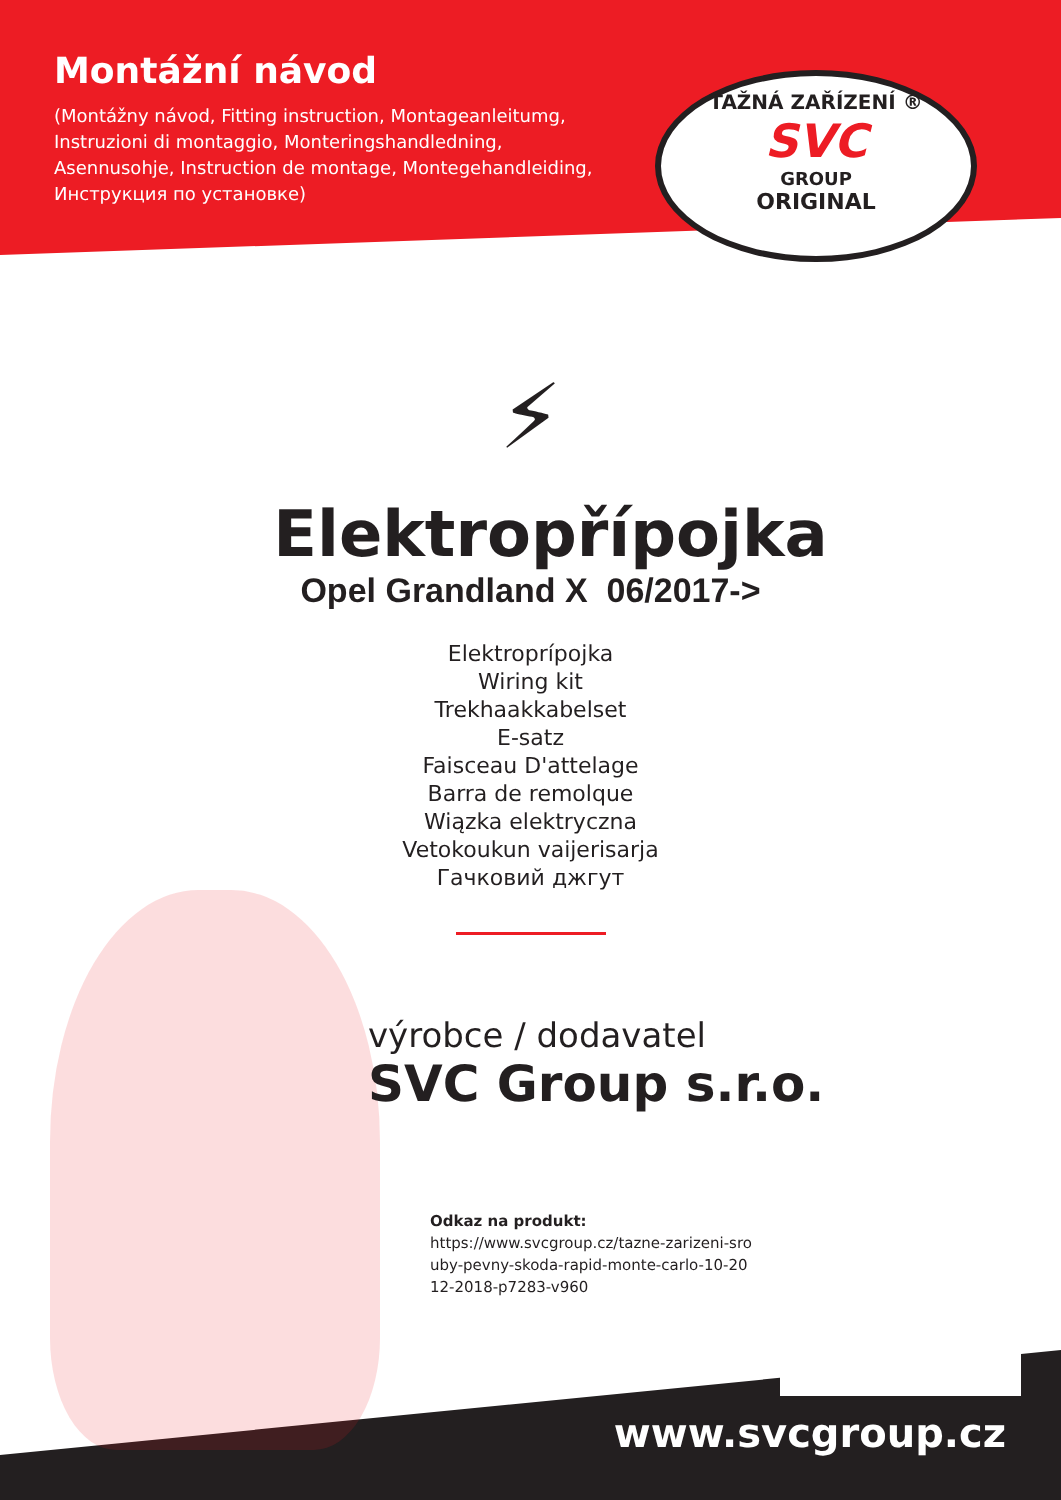Montážní návod
(Montážny návod, Fitting instruction, Montageanleitumg, Instruzioni di montaggio, Monteringshandledning, Asennusohje, Instruction de montage, Montegehandleiding, Инструкция по установке)
TAŽNÁ ZAŘÍZENÍ ®
SVC
GROUP
ORIGINAL
⚡
Elektropřípojka
Opel Grandland X 06/2017->
Elektroprípojka
Wiring kit
Trekhaakkabelset
E-satz
Faisceau D'attelage
Barra de remolque
Wiązka elektryczna
Vetokoukun vaijerisarja
Гачковий джгут
výrobce / dodavatel
SVC Group s.r.o.
Odkaz na produkt:
https://www.svcgroup.cz/tazne-zarizeni-sro uby-pevny-skoda-rapid-monte-carlo-10-20 12-2018-p7283-v960
www.svcgroup.cz